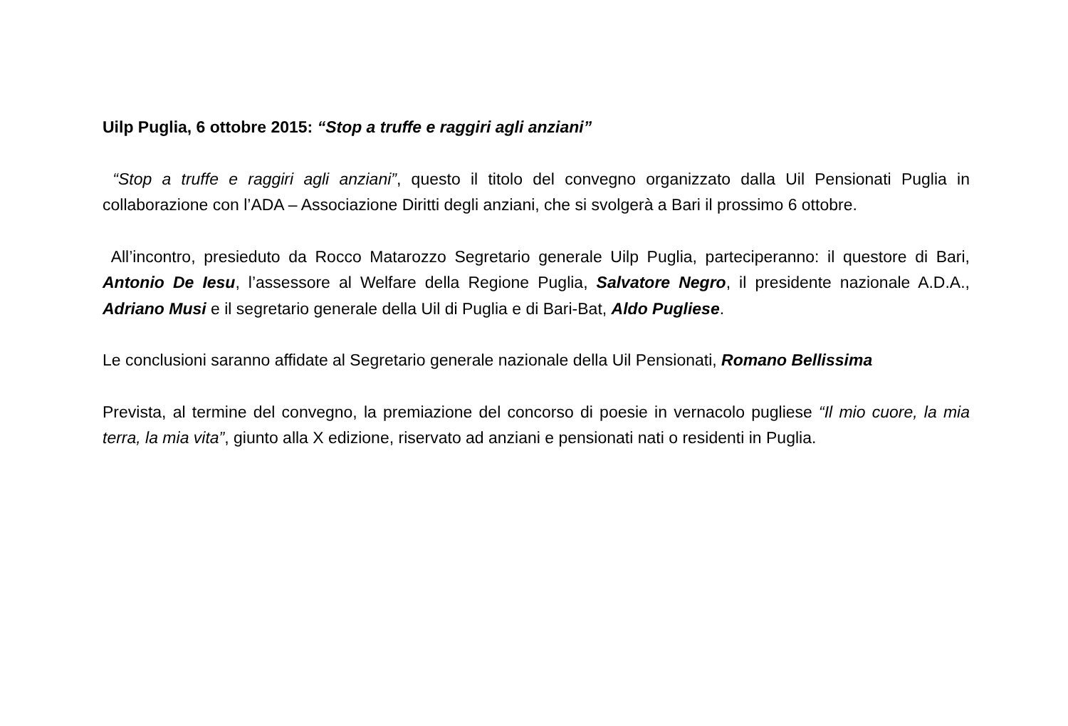Uilp Puglia, 6 ottobre 2015: “Stop a truffe e raggiri agli anziani”
“Stop a truffe e raggiri agli anziani”, questo il titolo del convegno organizzato dalla Uil Pensionati Puglia in collaborazione con l’ADA – Associazione Diritti degli anziani, che si svolgerà a Bari il prossimo 6 ottobre.
All’incontro, presieduto da Rocco Matarozzo Segretario generale Uilp Puglia, parteciperanno: il questore di Bari, Antonio De Iesu, l’assessore al Welfare della Regione Puglia, Salvatore Negro, il presidente nazionale A.D.A., Adriano Musi e il segretario generale della Uil di Puglia e di Bari-Bat, Aldo Pugliese.
Le conclusioni saranno affidate al Segretario generale nazionale della Uil Pensionati, Romano Bellissima
Prevista, al termine del convegno, la premiazione del concorso di poesie in vernacolo pugliese “Il mio cuore, la mia terra, la mia vita”, giunto alla X edizione, riservato ad anziani e pensionati nati o residenti in Puglia.